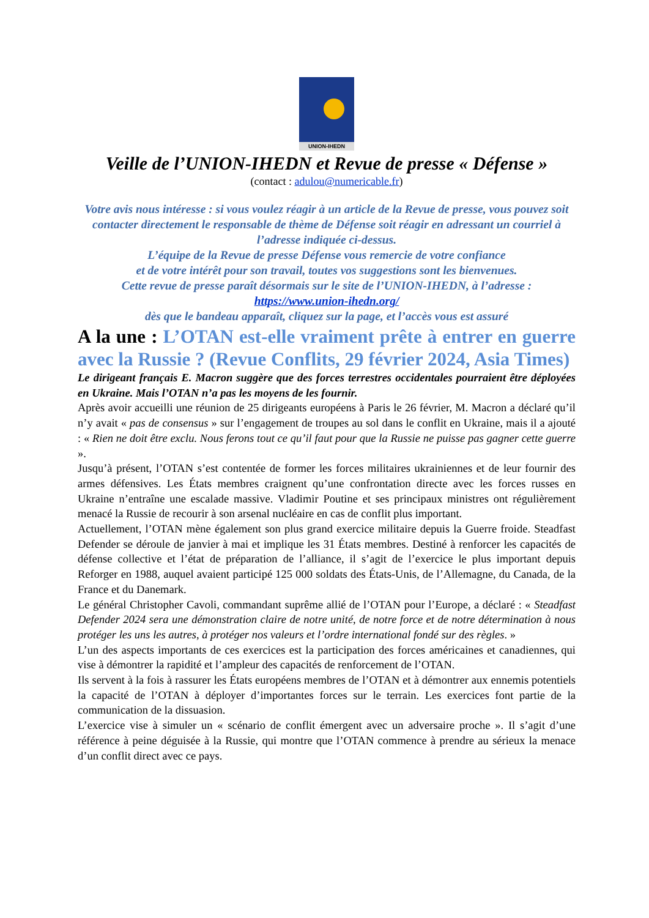UNION-IHEDN
Veille de l’UNION-IHEDN et Revue de presse « Défense »
(contact : adulou@numericable.fr)
Votre avis nous intéresse : si vous voulez réagir à un article de la Revue de presse, vous pouvez soit contacter directement le responsable de thème de Défense soit réagir en adressant un courriel à l’adresse indiquée ci-dessus.
L’équipe de la Revue de presse Défense vous remercie de votre confiance
et de votre intérêt pour son travail, toutes vos suggestions sont les bienvenues.
Cette revue de presse paraît désormais sur le site de l’UNION-IHEDN, à l’adresse :
https://www.union-ihedn.org/
dès que le bandeau apparaît, cliquez sur la page, et l’accès vous est assuré
A la une : L’OTAN est-elle vraiment prête à entrer en guerre avec la Russie ? (Revue Conflits, 29 février 2024, Asia Times)
Le dirigeant français E. Macron suggère que des forces terrestres occidentales pourraient être déployées en Ukraine. Mais l’OTAN n’a pas les moyens de les fournir.
Après avoir accueilli une réunion de 25 dirigeants européens à Paris le 26 février, M. Macron a déclaré qu’il n’y avait « pas de consensus » sur l’engagement de troupes au sol dans le conflit en Ukraine, mais il a ajouté : « Rien ne doit être exclu. Nous ferons tout ce qu’il faut pour que la Russie ne puisse pas gagner cette guerre ».
Jusqu’à présent, l’OTAN s’est contentée de former les forces militaires ukrainiennes et de leur fournir des armes défensives. Les États membres craignent qu’une confrontation directe avec les forces russes en Ukraine n’entraîne une escalade massive. Vladimir Poutine et ses principaux ministres ont régulièrement menacé la Russie de recourir à son arsenal nucléaire en cas de conflit plus important.
Actuellement, l’OTAN mène également son plus grand exercice militaire depuis la Guerre froide. Steadfast Defender se déroule de janvier à mai et implique les 31 États membres. Destiné à renforcer les capacités de défense collective et l’état de préparation de l’alliance, il s’agit de l’exercice le plus important depuis Reforger en 1988, auquel avaient participé 125 000 soldats des États-Unis, de l’Allemagne, du Canada, de la France et du Danemark.
Le général Christopher Cavoli, commandant suprême allié de l’OTAN pour l’Europe, a déclaré : « Steadfast Defender 2024 sera une démonstration claire de notre unité, de notre force et de notre détermination à nous protéger les uns les autres, à protéger nos valeurs et l’ordre international fondé sur des règles. »
L’un des aspects importants de ces exercices est la participation des forces américaines et canadiennes, qui vise à démontrer la rapidité et l’ampleur des capacités de renforcement de l’OTAN.
Ils servent à la fois à rassurer les États européens membres de l’OTAN et à démontrer aux ennemis potentiels la capacité de l’OTAN à déployer d’importantes forces sur le terrain. Les exercices font partie de la communication de la dissuasion.
L’exercice vise à simuler un « scénario de conflit émergent avec un adversaire proche ». Il s’agit d’une référence à peine déguisée à la Russie, qui montre que l’OTAN commence à prendre au sérieux la menace d’un conflit direct avec ce pays.